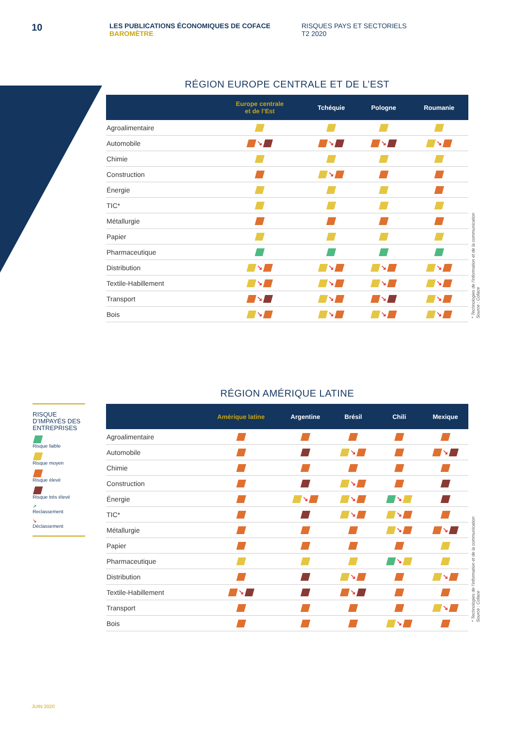10
LES PUBLICATIONS ÉCONOMIQUES DE COFACE
BAROMÈTRE
RISQUES PAYS ET SECTORIELS
T2 2020
RÉGION EUROPE CENTRALE ET DE L’EST
| | Europe centrale et de l’Est | Tchéquie | Pologne | Roumanie |
| --- | --- | --- | --- | --- |
| Agroalimentaire | | | | |
| Automobile | ↘ | ↘ | ↘ | ↘ |
| Chimie | | | | |
| Construction | | ↘ | | |
| Énergie | | | | |
| TIC* | | | | |
| Métallurgie | | | | |
| Papier | | | | |
| Pharmaceutique | | | | |
| Distribution | ↘ | ↘ | ↘ | ↘ |
| Textile-Habillement | ↘ | ↘ | ↘ | ↘ |
| Transport | ↘ | ↘ | ↘ | ↘ |
| Bois | ↘ | ↘ | ↘ | ↘ |
* Technologies de l’information et de la communication
Source : Coface
RÉGION AMÉRIQUE LATINE
| | Amérique latine | Argentine | Brésil | Chili | Mexique |
| --- | --- | --- | --- | --- | --- |
| Agroalimentaire | | | | | |
| Automobile | | | ↘ | | ↘ |
| Chimie | | | | | |
| Construction | | | ↘ | | |
| Énergie | | ↘ | ↘ | ↘ | |
| TIC* | | | ↘ | ↘ | |
| Métallurgie | | | | ↘ | ↘ |
| Papier | | | | | |
| Pharmaceutique | | | | ↘ | |
| Distribution | | | ↘ | | ↘ |
| Textile-Habillement | ↘ | | ↘ | | |
| Transport | | | | | ↘ |
| Bois | | | | ↘ | |
RISQUE D’IMPAYÉS DES ENTREPRISES
Risque faible
Risque moyen
Risque élevé
Risque très élevé
↗
Reclassement
↘
Déclassement
* Technologies de l’information et de la communication
Source : Coface
JUIN 2020